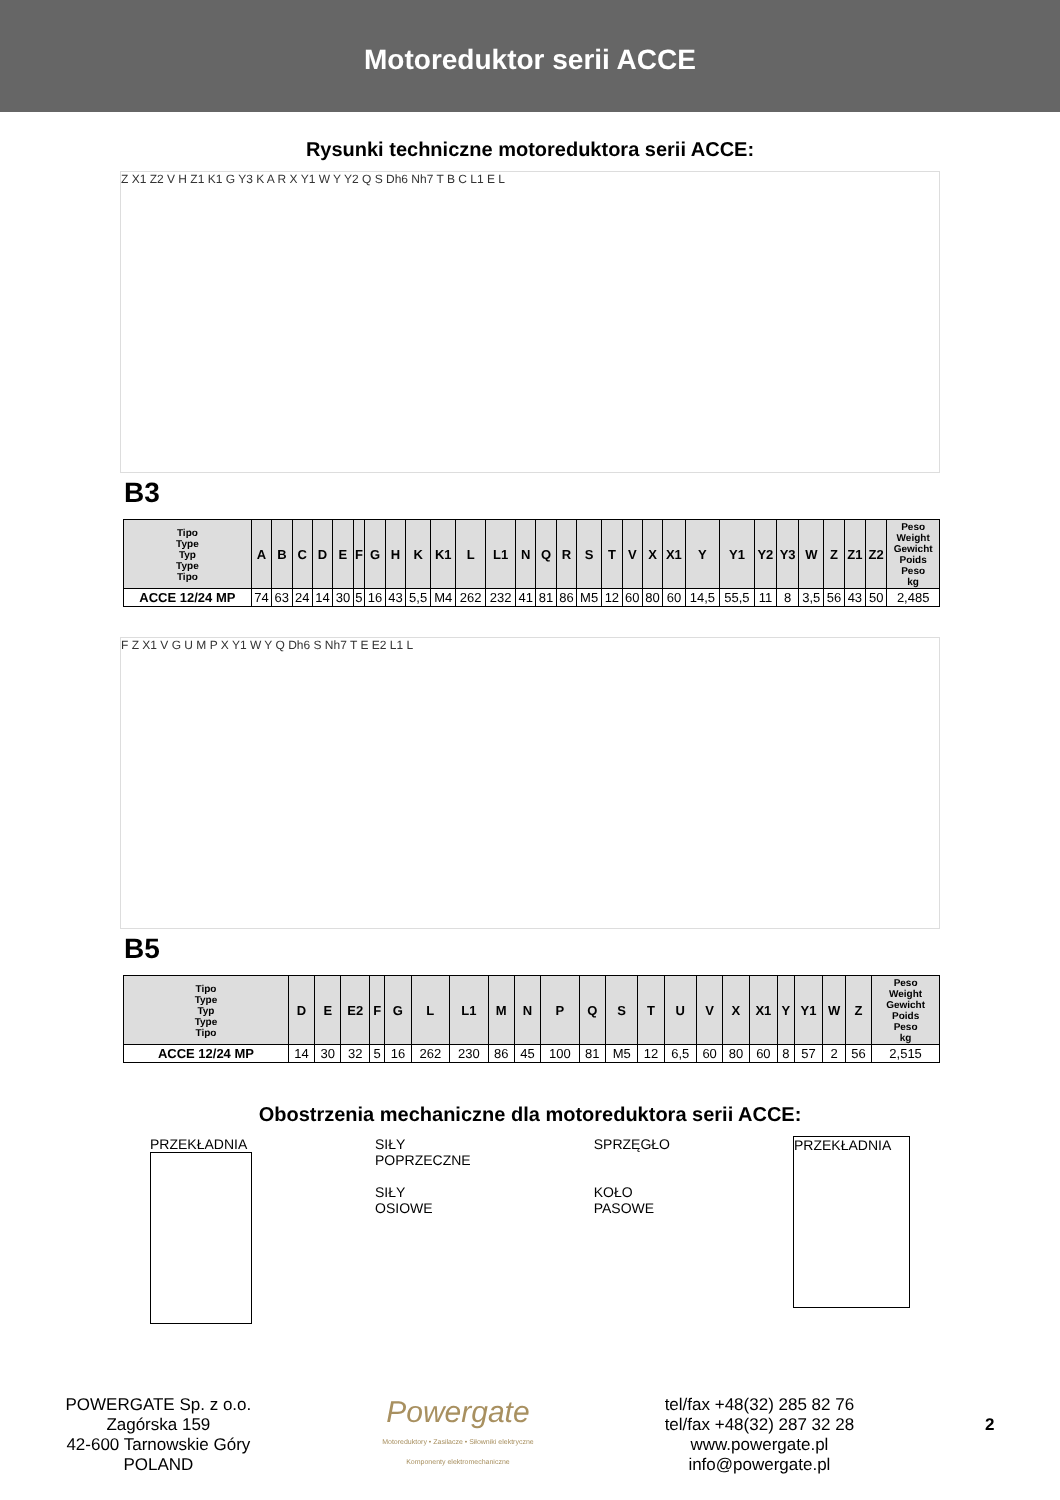Motoreduktor serii ACCE
Rysunki techniczne motoreduktora serii ACCE:
Z X1 Z2 V H Z1 K1 G Y3 K A R X Y1 W Y Y2 Q S Dh6 Nh7 T B C L1 E L
B3
| Tipo Type Typ Type Tipo | A | B | C | D | E | F | G | H | K | K1 | L | L1 | N | Q | R | S | T | V | X | X1 | Y | Y1 | Y2 | Y3 | W | Z | Z1 | Z2 | Peso Weight Gewicht Poids Peso kg |
| --- | --- | --- | --- | --- | --- | --- | --- | --- | --- | --- | --- | --- | --- | --- | --- | --- | --- | --- | --- | --- | --- | --- | --- | --- | --- | --- | --- | --- | --- |
| ACCE 12/24 MP | 74 | 63 | 24 | 14 | 30 | 5 | 16 | 43 | 5,5 | M4 | 262 | 232 | 41 | 81 | 86 | M5 | 12 | 60 | 80 | 60 | 14,5 | 55,5 | 11 | 8 | 3,5 | 56 | 43 | 50 | 2,485 |
F Z X1 V G U M P X Y1 W Y Q Dh6 S Nh7 T E E2 L1 L
B5
| Tipo Type Typ Type Tipo | D | E | E2 | F | G | L | L1 | M | N | P | Q | S | T | U | V | X | X1 | Y | Y1 | W | Z | Peso Weight Gewicht Poids Peso kg |
| --- | --- | --- | --- | --- | --- | --- | --- | --- | --- | --- | --- | --- | --- | --- | --- | --- | --- | --- | --- | --- | --- | --- |
| ACCE 12/24 MP | 14 | 30 | 32 | 5 | 16 | 262 | 230 | 86 | 45 | 100 | 81 | M5 | 12 | 6,5 | 60 | 80 | 60 | 8 | 57 | 2 | 56 | 2,515 |
Obostrzenia mechaniczne dla motoreduktora serii ACCE:
PRZEKŁADNIA SIŁY
POPRZECZNE
SIŁY
OSIOWE
SPRZĘGŁO
KOŁO
PASOWE
PRZEKŁADNIA
POWERGATE Sp. z o.o.
Zagórska 159
42-600 Tarnowskie Góry
POLAND
Powergate
Motoreduktory • Zasilacze • Siłowniki elektryczne
Komponenty elektromechaniczne
tel/fax +48(32) 285 82 76
tel/fax +48(32) 287 32 28
www.powergate.pl
info@powergate.pl
2